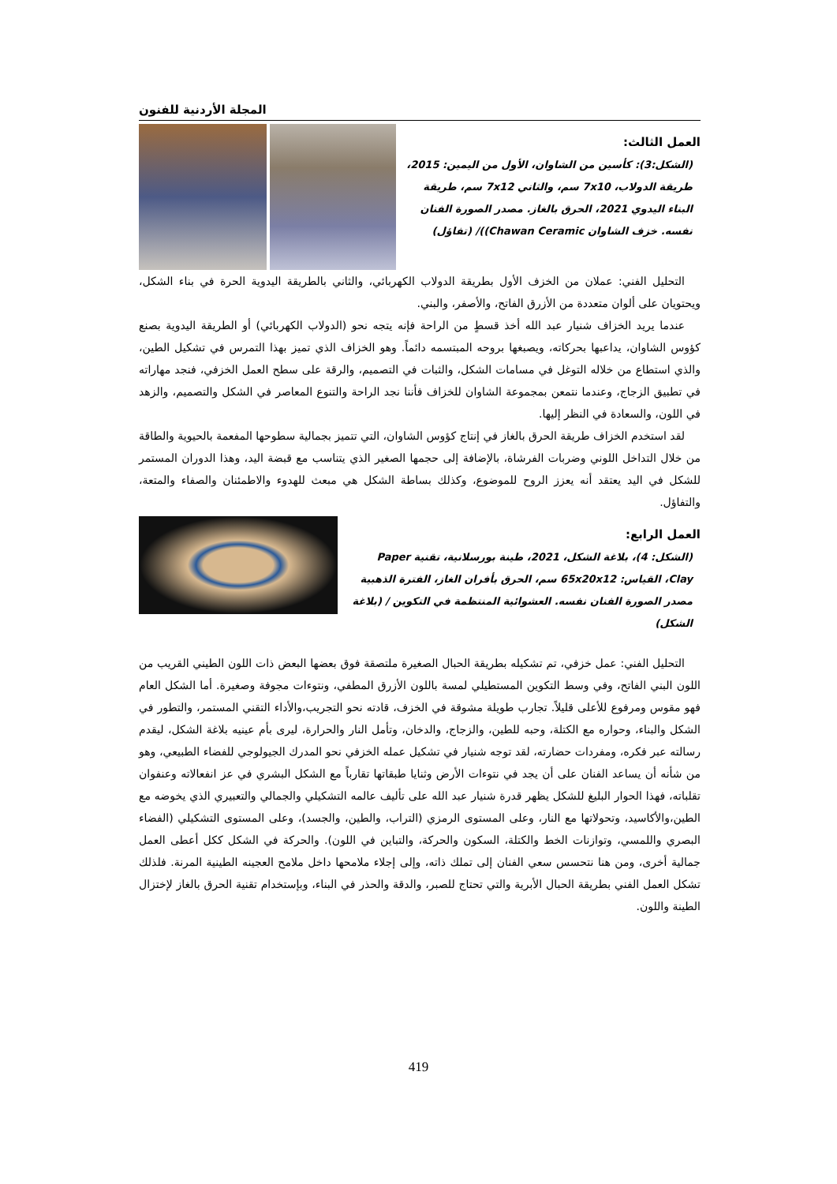المجلة الأردنية للفنون
العمل الثالث:
(الشكل:3): كأسين من الشاوان، الأول من اليمين: 2015، طريقة الدولاب، 7x10 سم، والثاني 7x12 سم، طريقة البناء اليدوي 2021، الحرق بالغاز. مصدر الصورة الفنان نفسه. خزف الشاوان Chawan Ceramic))/ (تفاؤل)
التحليل الفني: عملان من الخزف الأول بطريقة الدولاب الكهربائي، والثاني بالطريقة اليدوية الحرة في بناء الشكل، ويحتويان على ألوان متعددة من الأزرق الفاتح، والأصفر، والبني.
عندما يريد الخزاف شنيار عبد الله أخذ قسطٍ من الراحة فإنه يتجه نحو (الدولاب الكهربائي) أو الطريقة اليدوية بصنع كؤوس الشاوان، يداعبها بحركاته، ويصبغها بروحه المبتسمه دائماً. وهو الخزاف الذي تميز بهذا التمرس في تشكيل الطين، والذي استطاع من خلاله التوغل في مسامات الشكل، والثبات في التصميم، والرقة على سطح العمل الخزفي، فنجد مهاراته في تطبيق الزجاج، وعندما نتمعن بمجموعة الشاوان للخزاف فأننا نجد الراحة والتنوع المعاصر في الشكل والتصميم، والزهد في اللون، والسعادة في النظر إليها.
لقد استخدم الخزاف طريقة الحرق بالغاز في إنتاج كؤوس الشاوان، التي تتميز بجمالية سطوحها المفعمة بالحيوية والطاقة من خلال التداخل اللوني وضربات الفرشاة، بالإضافة إلى حجمها الصغير الذي يتناسب مع قبضة اليد، وهذا الدوران المستمر للشكل في اليد يعتقد أنه يعزز الروح للموضوع، وكذلك بساطة الشكل هي مبعث للهدوء والاطمئنان والصفاء والمتعة، والتفاؤل.
العمل الرابع:
(الشكل: 4)، بلاغة الشكل، 2021، طينة بورسلانية، تقنية Paper Clay، القياس: 65x20x12 سم، الحرق بأفران الغاز، الفترة الذهبية مصدر الصورة الفنان نفسه. العشوائية المنتظمة في التكوين / (بلاغة الشكل)
التحليل الفني: عمل خزفي، تم تشكيله بطريقة الحبال الصغيرة ملتصقة فوق بعضها البعض ذات اللون الطيني القريب من اللون البني الفاتح، وفي وسط التكوين المستطيلي لمسة باللون الأزرق المطفي، ونتوءات مجوفة وصغيرة. أما الشكل العام فهو مقوس ومرفوع للأعلى قليلاً. تجارب طويلة مشوقة في الخزف، قادته نحو التجريب،والأداء التقني المستمر، والتطور في الشكل والبناء، وحواره مع الكتلة، وحبه للطين، والزجاج، والدخان، وتأمل النار والحرارة، ليرى بأم عينيه بلاغة الشكل، ليقدم رسالته عبر فكره، ومفردات حضارته، لقد توجه شنيار في تشكيل عمله الخزفي نحو المدرك الجيولوجي للفضاء الطبيعي، وهو من شأنه أن يساعد الفنان على أن يجد في نتوءات الأرض وثنايا طبقاتها تقارباً مع الشكل البشري في عز انفعالاته وعنفوان تقلباته، فهذا الحوار البليغ للشكل يظهر قدرة شنيار عبد الله على تأليف عالمه التشكيلي والجمالي والتعبيري الذي يخوضه مع الطين،والأكاسيد، وتحولاتها مع النار، وعلى المستوى الرمزي (التراب، والطين، والجسد)، وعلى المستوى التشكيلي (الفضاء البصري واللمسي، وتوازنات الخط والكتلة، السكون والحركة، والتباين في اللون). والحركة في الشكل ككل أعطى العمل جمالية أخرى، ومن هنا نتحسس سعي الفنان إلى تملك ذاته، وإلى إجلاء ملامحها داخل ملامح العجينه الطينية المرنة. فلذلك تشكل العمل الفني بطريقة الحبال الأبرية والتي تحتاج للصبر، والدقة والحذر في البناء، وبإستخدام تقنية الحرق بالغاز لإختزال الطينة واللون.
419